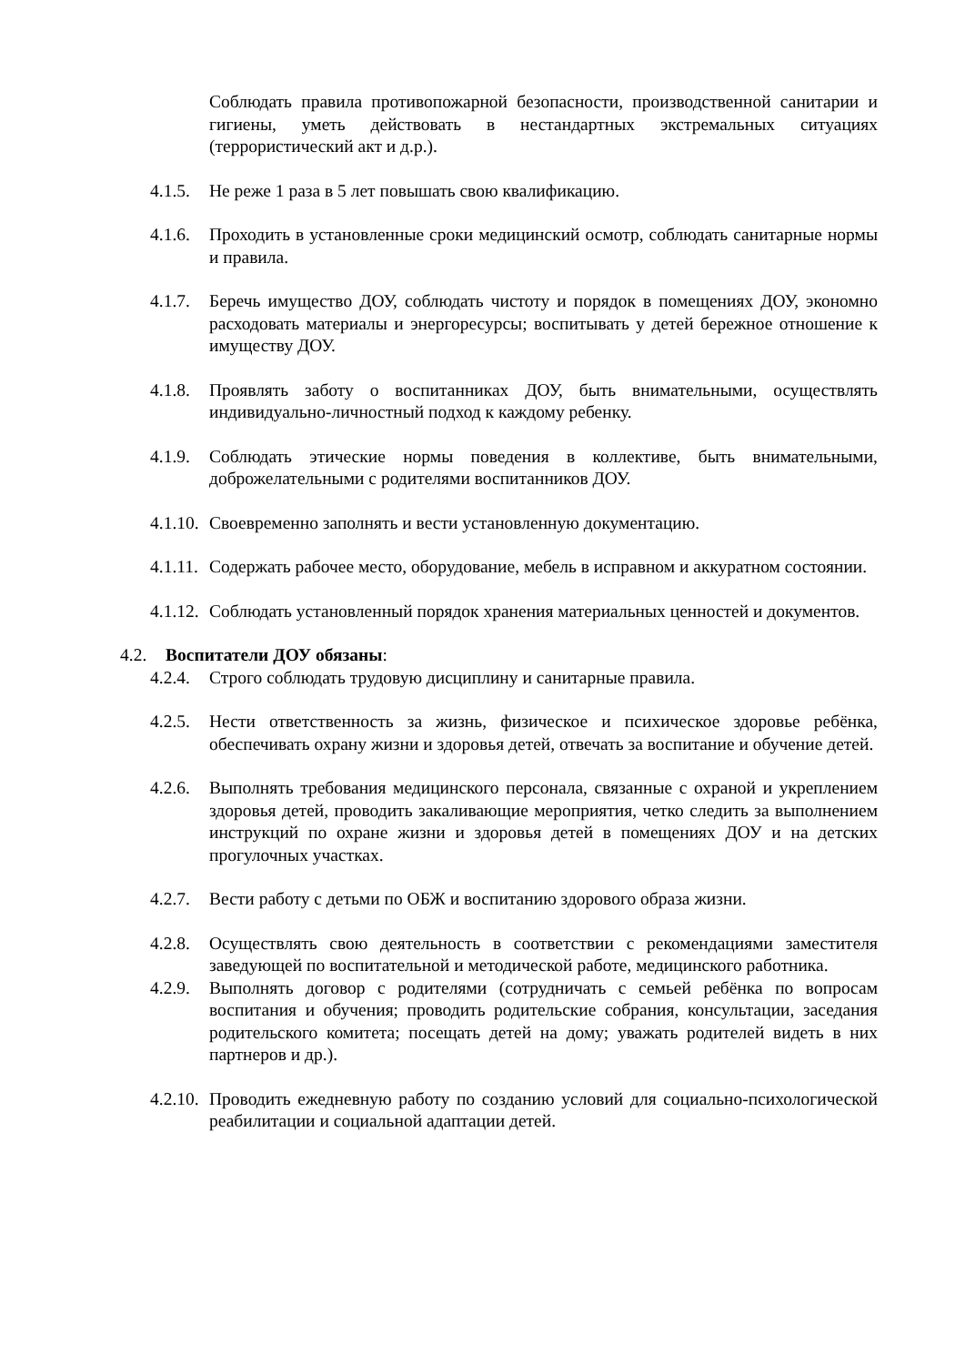Соблюдать правила противопожарной безопасности, производственной санитарии и гигиены, уметь действовать в нестандартных экстремальных ситуациях (террористический акт и д.р.).
4.1.5.
Не реже 1 раза в 5 лет повышать свою квалификацию.
4.1.6.
Проходить в установленные сроки медицинский осмотр, соблюдать санитарные нормы и правила.
4.1.7.
Беречь имущество ДОУ, соблюдать чистоту и порядок в помещениях ДОУ, экономно расходовать материалы и энергоресурсы; воспитывать у детей бережное отношение к имуществу ДОУ.
4.1.8.
Проявлять заботу о воспитанниках ДОУ, быть внимательными, осуществлять индивидуально-личностный подход к каждому ребенку.
4.1.9.
Соблюдать этические нормы поведения в коллективе, быть внимательными, доброжелательными с родителями воспитанников ДОУ.
4.1.10.
Своевременно заполнять и вести установленную документацию.
4.1.11.
Содержать рабочее место, оборудование, мебель в исправном и аккуратном состоянии.
4.1.12.
Соблюдать установленный порядок хранения материальных ценностей и документов.
4.2. Воспитатели ДОУ обязаны:
4.2.4.
Строго соблюдать трудовую дисциплину и санитарные правила.
4.2.5.
Нести ответственность за жизнь, физическое и психическое здоровье ребёнка, обеспечивать охрану жизни и здоровья детей, отвечать за воспитание и обучение детей.
4.2.6.
Выполнять требования медицинского персонала, связанные с охраной и укреплением здоровья детей, проводить закаливающие мероприятия, четко следить за выполнением инструкций по охране жизни и здоровья детей в помещениях ДОУ и на детских прогулочных участках.
4.2.7.
Вести работу с детьми по ОБЖ и воспитанию здорового образа жизни.
4.2.8.
Осуществлять свою деятельность в соответствии с рекомендациями заместителя заведующей по воспитательной и методической работе, медицинского работника.
4.2.9.
Выполнять договор с родителями (сотрудничать с семьей ребёнка по вопросам воспитания и обучения; проводить родительские собрания, консультации, заседания родительского комитета; посещать детей на дому; уважать родителей видеть в них партнеров и др.).
4.2.10.
Проводить ежедневную работу по созданию условий для социально-психологической реабилитации и социальной адаптации детей.